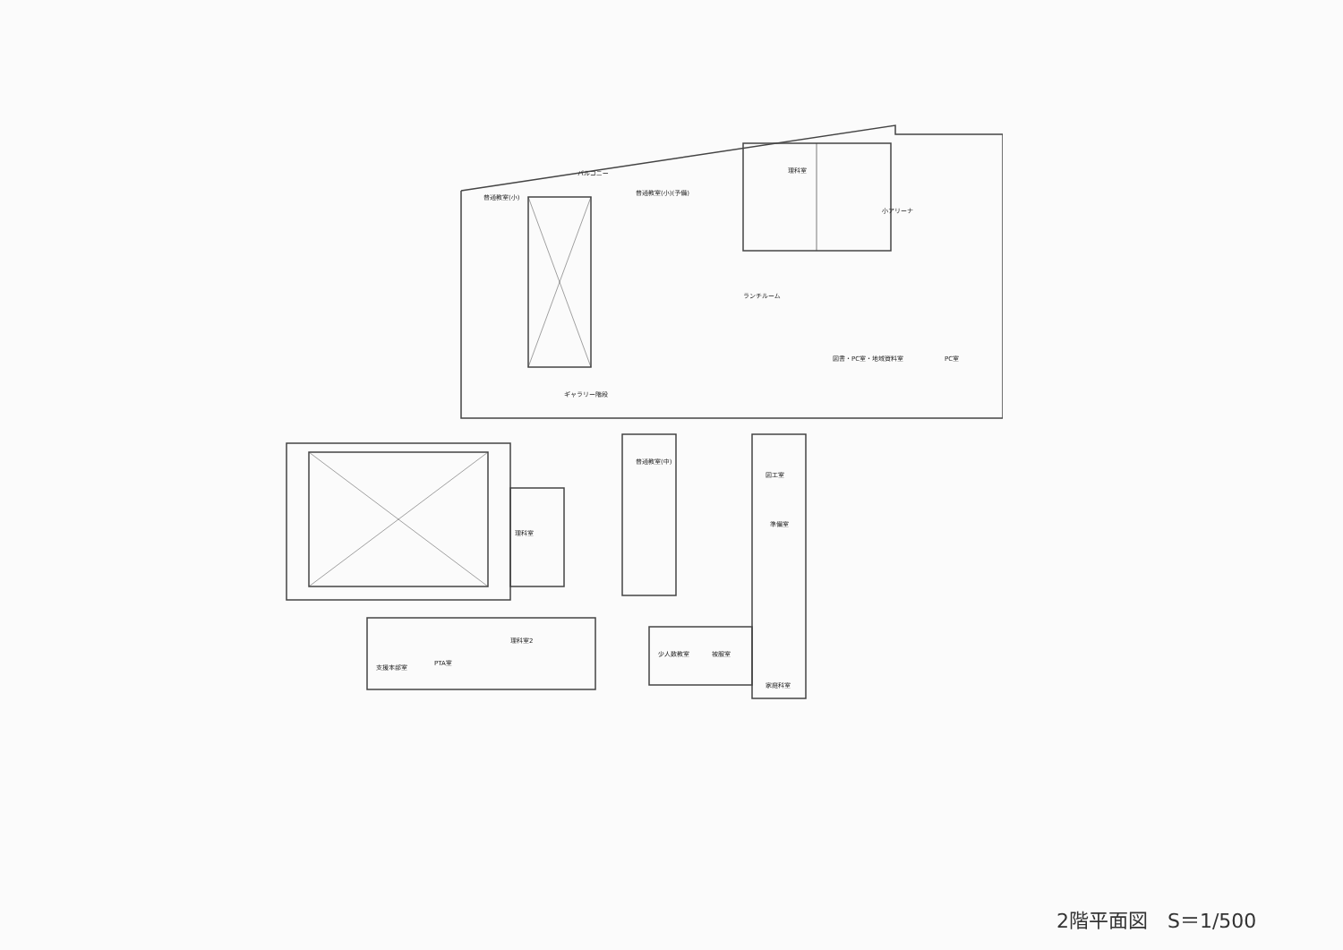バルコニー
普通教室(小)
普通教室(小)(予備)
理科室
小アリーナ
ランチルーム
図書・PC室・地域資料室 PC室
ギャラリー階段
普通教室(中)
理科室
図工室
準備室
支援本部室
PTA室
理科室2
少人数教室 被服室
家庭科室
2階平面図　S＝1/500